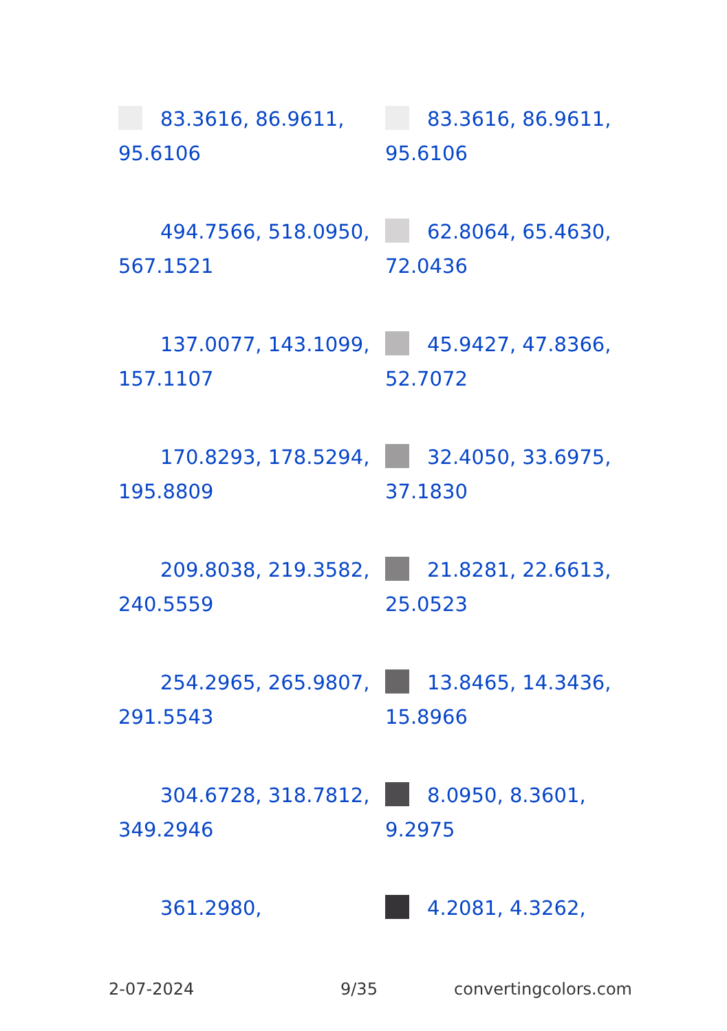83.3616, 86.9611, 95.6106
83.3616, 86.9611, 95.6106
494.7566, 518.0950, 567.1521
62.8064, 65.4630, 72.0436
137.0077, 143.1099, 157.1107
45.9427, 47.8366, 52.7072
170.8293, 178.5294, 195.8809
32.4050, 33.6975, 37.1830
209.8038, 219.3582, 240.5559
21.8281, 22.6613, 25.0523
254.2965, 265.9807, 291.5543
13.8465, 14.3436, 15.8966
304.6728, 318.7812, 349.2946
8.0950, 8.3601, 9.2975
361.2980,
4.2081, 4.3262,
2-07-2024 9/35 convertingcolors.com